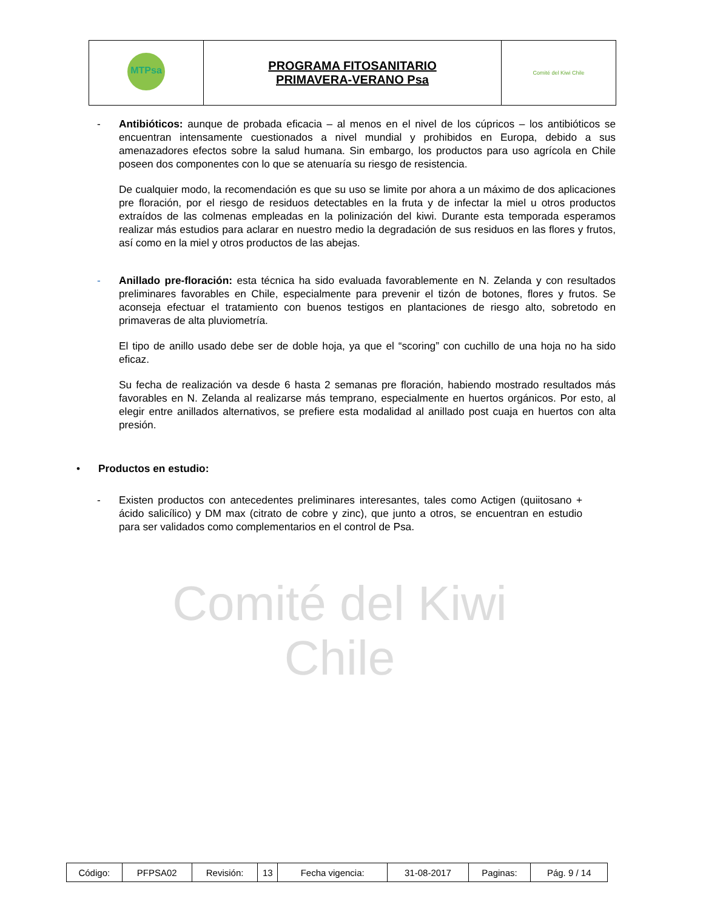Comité del Kiwi
Chile
| MTPsa | PROGRAMA FITOSANITARIO PRIMAVERA-VERANO Psa | Comité del Kiwi Chile |
- Antibióticos: aunque de probada eficacia – al menos en el nivel de los cúpricos – los antibióticos se encuentran intensamente cuestionados a nivel mundial y prohibidos en Europa, debido a sus amenazadores efectos sobre la salud humana. Sin embargo, los productos para uso agrícola en Chile poseen dos componentes con lo que se atenuaría su riesgo de resistencia.
De cualquier modo, la recomendación es que su uso se limite por ahora a un máximo de dos aplicaciones pre floración, por el riesgo de residuos detectables en la fruta y de infectar la miel u otros productos extraídos de las colmenas empleadas en la polinización del kiwi. Durante esta temporada esperamos realizar más estudios para aclarar en nuestro medio la degradación de sus residuos en las flores y frutos, así como en la miel y otros productos de las abejas.
- Anillado pre-floración: esta técnica ha sido evaluada favorablemente en N. Zelanda y con resultados preliminares favorables en Chile, especialmente para prevenir el tizón de botones, flores y frutos. Se aconseja efectuar el tratamiento con buenos testigos en plantaciones de riesgo alto, sobretodo en primaveras de alta pluviometría.
El tipo de anillo usado debe ser de doble hoja, ya que el “scoring” con cuchillo de una hoja no ha sido eficaz.
Su fecha de realización va desde 6 hasta 2 semanas pre floración, habiendo mostrado resultados más favorables en N. Zelanda al realizarse más temprano, especialmente en huertos orgánicos. Por esto, al elegir entre anillados alternativos, se prefiere esta modalidad al anillado post cuaja en huertos con alta presión.
• Productos en estudio:
- Existen productos con antecedentes preliminares interesantes, tales como Actigen (quiitosano + ácido salicílico) y DM max (citrato de cobre y zinc), que junto a otros, se encuentran en estudio para ser validados como complementarios en el control de Psa.
| Código: | PFPSA02 | Revisión: | 13 | Fecha vigencia: | 31-08-2017 | Paginas: | Pág. 9 / 14 |